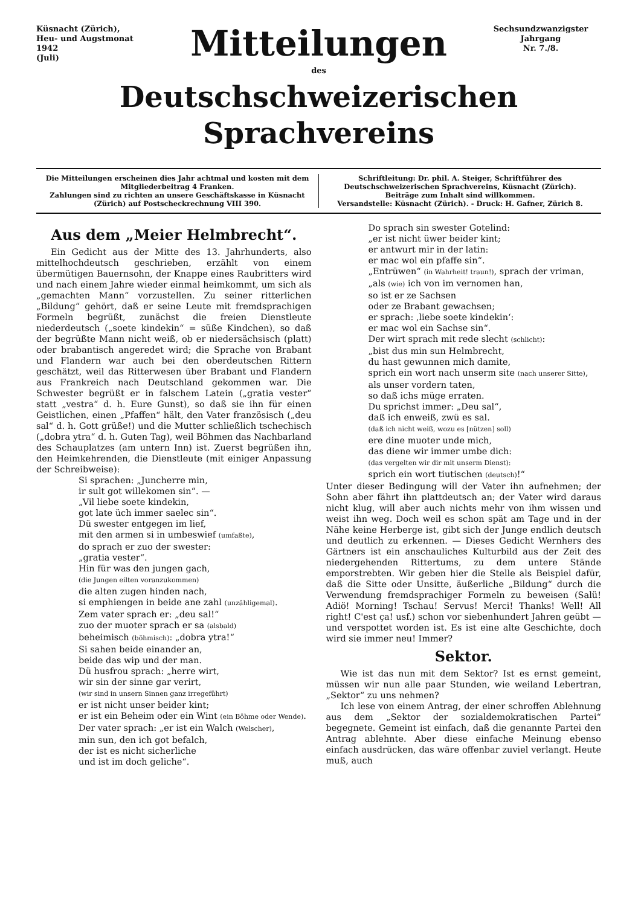Küsnacht (Zürich),
Heu- und Augstmonat 1942
(Juli)
Mitteilungen
Sechsundzwanzigster Jahrgang
Nr. 7./8.
des
Deutschschweizerischen Sprachvereins
Die Mitteilungen erscheinen dies Jahr achtmal und kosten mit dem Mitgliederbeitrag 4 Franken.
Zahlungen sind zu richten an unsere Geschäftskasse in Küsnacht (Zürich) auf Postscheckrechnung VIII 390.
Schriftleitung: Dr. phil. A. Steiger, Schriftführer des Deutschschweizerischen Sprachvereins, Küsnacht (Zürich).
Beiträge zum Inhalt sind willkommen.
Versandstelle: Küsnacht (Zürich). - Druck: H. Gafner, Zürich 8.
Aus dem „Meier Helmbrecht“.
Ein Gedicht aus der Mitte des 13. Jahrhunderts, also mittelhochdeutsch geschrieben, erzählt von einem übermütigen Bauernsohn, der Knappe eines Raubritters wird und nach einem Jahre wieder einmal heimkommt, um sich als „gemachten Mann“ vorzustellen. Zu seiner ritterlichen „Bildung“ gehört, daß er seine Leute mit fremdsprachigen Formeln begrüßt, zunächst die freien Dienstleute niederdeutsch („soete kindekin“ = süße Kindchen), so daß der begrüßte Mann nicht weiß, ob er niedersächsisch (platt) oder brabantisch angeredet wird; die Sprache von Brabant und Flandern war auch bei den oberdeutschen Rittern geschätzt, weil das Ritterwesen über Brabant und Flandern aus Frankreich nach Deutschland gekommen war. Die Schwester begrüßt er in falschem Latein („gratia vester“ statt „vestra“ d. h. Eure Gunst), so daß sie ihn für einen Geistlichen, einen „Pfaffen“ hält, den Vater französisch („deu sal“ d. h. Gott grüße!) und die Mutter schließlich tschechisch („dobra ytra“ d. h. Guten Tag), weil Böhmen das Nachbarland des Schauplatzes (am untern Inn) ist. Zuerst begrüßen ihn, den Heimkehrenden, die Dienstleute (mit einiger Anpassung der Schreibweise):
Si sprachen: „Juncherre min,
ir sult got willekomen sin“. —
„Vil liebe soete kindekin,
got late üch immer saelec sin“.
Dü swester entgegen im lief,
mit den armen si in umbeswief (umfaßte),
do sprach er zuo der swester:
„gratia vester“.
Hin für was den jungen gach,
(die Jungen eilten voranzukommen)
die alten zugen hinden nach,
si emphiengen in beide ane zahl (unzähligemal).
Zem vater sprach er: „deu sal!“
zuo der muoter sprach er sa (alsbald)
beheimisch (böhmisch): „dobra ytra!“
Si sahen beide einander an,
beide das wip und der man.
Dü husfrou sprach: „herre wirt,
wir sin der sinne gar verirt,
(wir sind in unsern Sinnen ganz irregeführt)
er ist nicht unser beider kint;
er ist ein Beheim oder ein Wint (ein Böhme oder Wende).
Der vater sprach: „er ist ein Walch (Welscher),
min sun, den ich got befalch,
der ist es nicht sicherliche
und ist im doch geliche“.
Do sprach sin swester Gotelind:
„er ist nicht üwer beider kint;
er antwurt mir in der latin:
er mac wol ein pfaffe sin“.
„Entrüwen“ (in Wahrheit! traun!), sprach der vriman,
„als (wie) ich von im vernomen han,
so ist er ze Sachsen
oder ze Brabant gewachsen;
er sprach: ‚liebe soete kindekin‘:
er mac wol ein Sachse sin“.
Der wirt sprach mit rede slecht (schlicht):
„bist dus min sun Helmbrecht,
du hast gewunnen mich damite,
sprich ein wort nach unserm site (nach unserer Sitte),
als unser vordern taten,
so daß ichs müge erraten.
Du sprichst immer: „Deu sal“,
daß ich enweiß, zwü es sal.
(daß ich nicht weiß, wozu es [nützen] soll)
ere dine muoter unde mich,
das diene wir immer umbe dich:
(das vergelten wir dir mit unserm Dienst):
sprich ein wort tiutischen (deutsch)!“
Unter dieser Bedingung will der Vater ihn aufnehmen; der Sohn aber fährt ihn plattdeutsch an; der Vater wird daraus nicht klug, will aber auch nichts mehr von ihm wissen und weist ihn weg. Doch weil es schon spät am Tage und in der Nähe keine Herberge ist, gibt sich der Junge endlich deutsch und deutlich zu erkennen. — Dieses Gedicht Wernhers des Gärtners ist ein anschauliches Kulturbild aus der Zeit des niedergehenden Rittertums, zu dem untere Stände emporstrebten. Wir geben hier die Stelle als Beispiel dafür, daß die Sitte oder Unsitte, äußerliche „Bildung“ durch die Verwendung fremdsprachiger Formeln zu beweisen (Salü! Adiö! Morning! Tschau! Servus! Merci! Thanks! Well! All right! C'est ça! usf.) schon vor siebenhundert Jahren geübt — und verspottet worden ist. Es ist eine alte Geschichte, doch wird sie immer neu! Immer?
Sektor.
Wie ist das nun mit dem Sektor? Ist es ernst gemeint, müssen wir nun alle paar Stunden, wie weiland Lebertran, „Sektor“ zu uns nehmen?
Ich lese von einem Antrag, der einer schroffen Ablehnung aus dem „Sektor der sozialdemokratischen Partei“ begegnete. Gemeint ist einfach, daß die genannte Partei den Antrag ablehnte. Aber diese einfache Meinung ebenso einfach ausdrücken, das wäre offenbar zuviel verlangt. Heute muß, auch